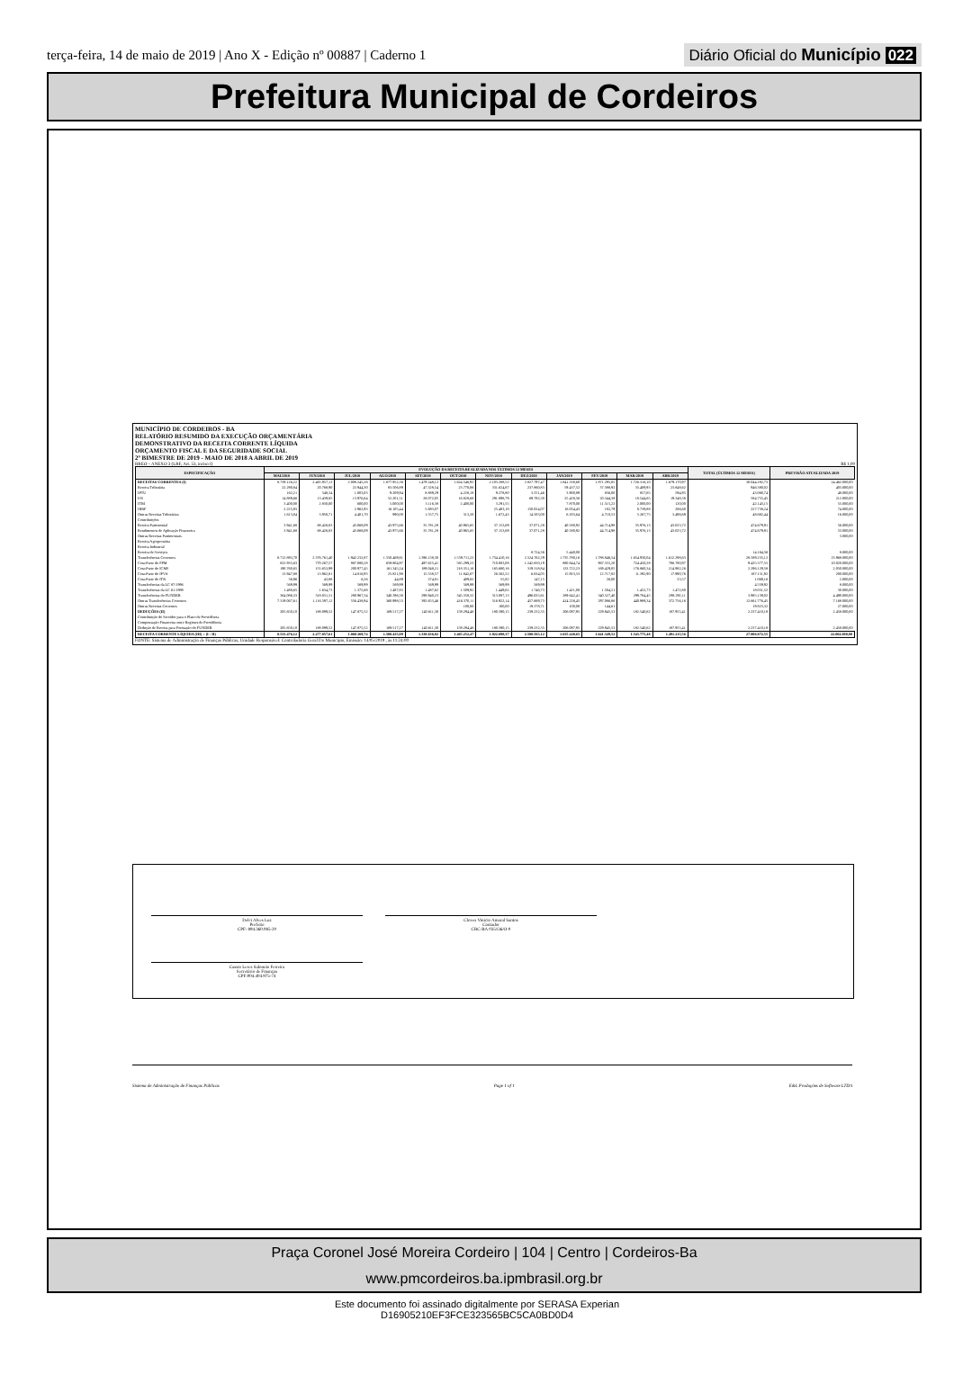terça-feira, 14 de maio de 2019 | Ano X - Edição nº 00887 | Caderno 1
Diário Oficial do Município 022
Prefeitura Municipal de Cordeiros
MUNICÍPIO DE CORDEIROS - BA
RELATÓRIO RESUMIDO DA EXECUÇÃO ORÇAMENTÁRIA
DEMONSTRATIVO DA RECEITA CORRENTE LÍQUIDA
ORÇAMENTO FISCAL E DA SEGURIDADE SOCIAL
2º BIMESTRE DE 2019 - MAIO DE 2018 A ABRIL DE 2019
RREO – ANEXO 3 (LRF, Art. 53, inciso I) R$ 1,00
| ESPECIFICAÇÃO | EVOLUÇÃO DA RECEITA REALIZADA NOS ÚLTIMOS 12 MESES | | | | | | | | | | | | TOTAL (ÚLTIMOS 12 MESES) | PREVISÃO ATUALIZADA 2019 |
| --- | --- | --- | --- | --- | --- | --- | --- | --- | --- | --- | --- | --- | --- | --- |
| | MAI/2018 | JUN/2018 | JUL/2018 | AGO/2018 | SET/2018 | OUT/2018 | NOV/2018 | DEZ/2018 | JAN/2019 | FEV/2019 | MAR/2019 | ABR/2019 | | |
| RECEITAS CORRENTES (I) | 8.739.126,22 | 2.465.957,13 | 2.008.245,26 | 1.677.952,36 | 1.479.248,12 | 1.624.546,93 | 2.103.288,52 | 2.827.797,47 | 1.841.338,60 | 1.871.295,05 | 1.726.316,10 | 1.679.170,97 | 30.044.282,73 | 24.462.000,00 |
| Receita Tributária | 22.290,84 | 20.768,90 | 22.944,30 | 83.506,89 | 47.328,54 | 23.770,06 | 331.624,67 | 237.860,83 | 59.437,52 | 37.588,92 | 35.409,93 | 23.848,62 | 946.380,02 | 403.000,00 |
| IPTU | 162,21 | 548,34 | 1.003,03 | 9.209,94 | 8.889,29 | 4.228,18 | 9.278,80 | 3.551,46 | 3.900,89 | 836,00 | 857,65 | 594,95 | 43.060,74 | 48.000,00 |
| ISS | 14.889,66 | 13.439,85 | 13.976,64 | 52.201,51 | 28.072,05 | 16.828,68 | 291.898,79 | 69.782,30 | 25.428,56 | 20.344,38 | 18.544,65 | 19.348,38 | 584.755,45 | 212.000,00 |
| ITBI | 3.400,00 | 2.830,00 | 600,00 | 5.000,00 | 3.116,38 | 2.400,00 | 3.291,55 | | 7.870,00 | 11.515,22 | 2.000,00 | 120,00 | 42.143,15 | 53.000,00 |
| IRRF | 2.225,93 | | 2.962,93 | 16.105,44 | 5.693,07 | | 25.483,10 | 150.024,07 | 16.034,43 | 182,79 | 8.739,88 | 286,60 | 227.738,24 | 74.000,00 |
| Outras Receitas Tributárias | 1.613,04 | 3.950,71 | 4.401,70 | 990,00 | 1.557,75 | 313,20 | 1.672,43 | 14.503,00 | 6.203,64 | 4.710,53 | 5.267,75 | 3.498,69 | 48.682,44 | 16.000,00 |
| Contribuições | | | | | | | | | | | | | | |
| Receita Patrimonial | 3.941,68 | 68.426,83 | 43.068,09 | 43.975,66 | 35.781,28 | 40.965,65 | 37.153,69 | 37.071,28 | 40.580,92 | 44.714,98 | 35.976,13 | 43.023,72 | 474.679,91 | 56.000,00 |
| Rendimentos de Aplicação Financeira | 3.941,68 | 68.426,83 | 43.068,09 | 43.975,66 | 35.781,28 | 40.965,65 | 37.153,69 | 37.071,28 | 40.580,92 | 44.714,98 | 35.976,13 | 43.023,72 | 474.679,91 | 53.000,00 |
| Outras Receitas Patrimoniais | | | | | | | | | | | | | | 3.000,00 |
| Receita Agropecuária | | | | | | | | | | | | | | |
| Receita Industrial | | | | | | | | | | | | | | |
| Receita de Serviços | | | | | | | | 8.724,36 | 5.440,00 | | | | 14.164,36 | 8.000,00 |
| Transferências Correntes | 8.712.893,70 | 2.376.761,40 | 1.942.232,87 | 1.550.469,81 | 1.396.138,30 | 1.559.711,22 | 1.734.410,16 | 2.524.762,29 | 1.735.780,16 | 1.788.846,54 | 1.654.930,04 | 1.612.298,63 | 28.589.235,12 | 23.968.000,00 |
| Cota-Parte do FPM | 822.935,63 | 770.267,57 | 887.080,28 | 659.804,97 | 497.625,41 | 565.299,23 | 710.083,08 | 1.242.650,19 | 880.844,74 | 967.555,20 | 724.450,28 | 706.780,97 | 9.435.377,55 | 10.020.000,00 |
| Cota-Parte do ICMS | 190.760,65 | 155.653,99 | 200.977,45 | 161.345,24 | 189.048,21 | 218.351,16 | 165.680,16 | 319.318,84 | 133.722,23 | 169.429,05 | 176.860,34 | 214.982,26 | 2.296.129,58 | 2.050.000,00 |
| Cota-Parte do IPVA | 13.947,88 | 13.962,81 | 14.816,93 | 25.821,98 | 15.538,57 | 11.842,67 | 26.562,22 | 6.634,05 | 15.923,33 | 12.717,82 | 11.392,90 | 17.990,76 | 187.151,92 | 200.000,00 |
| Cota-Parte do ITR | 36,96 | 43,88 | 6,26 | 44,89 | 274,81 | 409,82 | 55,82 | 147,15 | | 26,00 | | 23,57 | 1.069,16 | 2.000,00 |
| Transferências da LC 87/1996 | 569,99 | 569,99 | 569,99 | 569,99 | 569,99 | 569,99 | 569,99 | 569,99 | | | | | 4.559,92 | 8.000,00 |
| Transferências da LC 61/1989 | 1.488,65 | 1.634,73 | 1.375,68 | 1.487,83 | 1.487,62 | 1.509,92 | 1.449,62 | 1.746,73 | 1.421,00 | 1.504,21 | 1.452,73 | 1.472,80 | 18.031,52 | 30.000,00 |
| Transferências do FUNDEB | 364.086,33 | 318.031,31 | 280.967,34 | 340.396,38 | 298.940,23 | 345.358,32 | 313.087,13 | 496.025,61 | 289.642,41 | 340.527,40 | 299.784,45 | 298.292,11 | 3.985.139,02 | 4.490.000,00 |
| Outras Transferências Correntes | 7.319.067,61 | 1.116.597,12 | 556.438,94 | 360.998,53 | 392.653,46 | 416.370,11 | 516.922,14 | 457.669,73 | 414.226,45 | 297.086,86 | 440.989,34 | 372.756,16 | 12.661.776,45 | 7.168.000,00 |
| Outras Receitas Correntes | | | | | | 100,00 | 100,00 | 19.378,71 | 100,00 | 144,61 | | | 19.823,32 | 27.000,00 |
| DEDUÇÕES (II) | 205.650,10 | 188.099,52 | 147.875,52 | 169.517,27 | 140.611,30 | 159.294,46 | 180.590,15 | 239.232,35 | 206.097,95 | 229.945,53 | 182.540,62 | 187.955,41 | 2.237.410,18 | 2.458.000,00 |
| Contribuição do Servidor para o Plano de Previdência | | | | | | | | | | | | | | |
| Compensação Financeira entre Regimes de Previdência | | | | | | | | | | | | | | |
| Dedução de Receita para Formação do FUNDEB | 205.650,10 | 188.099,52 | 147.875,52 | 169.517,27 | 140.611,30 | 159.294,46 | 180.590,15 | 239.232,35 | 206.097,95 | 229.945,53 | 182.540,62 | 187.955,41 | 2.237.410,18 | 2.458.000,00 |
| RECEITA CORRENTE LÍQUIDA (III) = (I - II) | 8.533.476,12 | 2.277.857,61 | 1.860.369,74 | 1.508.435,09 | 1.338.636,82 | 1.465.252,47 | 1.922.698,37 | 2.588.565,12 | 1.635.240,65 | 1.641.349,52 | 1.543.775,48 | 1.491.215,56 | 27.806.872,55 | 22.004.000,00 |
FONTE: Sistema de Administração de Finanças Públicas, Unidade Responsável: Controladoria Geral Do Municipio, Emissão: 14/05/2019 , às 11:24:00
Delci Alves Luz
Prefeito
CPF: 894.360.085-20
Cloves Vinicio Amaral Santos
Contador
CRC-BA 035136/O-0
Cassio Leres Salomão Ferreira
Secretário de Finanças
CPF:004.404.975-74
Sistema de Administração de Finanças Públicas Page 1 of 1 E&L Produções de Software LTDA
Praça Coronel José Moreira Cordeiro | 104 | Centro | Cordeiros-Ba
www.pmcordeiros.ba.ipmbrasil.org.br
Este documento foi assinado digitalmente por SERASA Experian
D16905210EF3FCE323565BC5CA0BD0D4